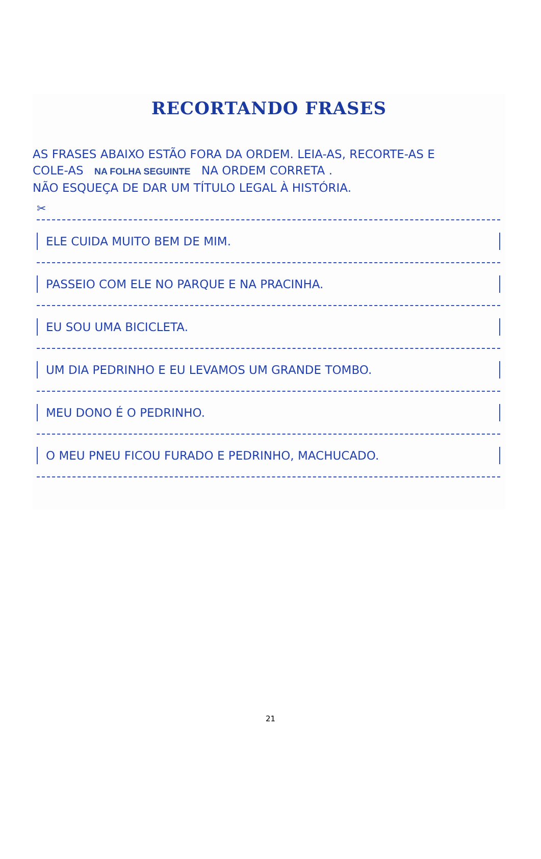RECORTANDO FRASES
AS FRASES ABAIXO ESTÃO FORA DA ORDEM. LEIA-AS, RECORTE-AS E
COLE-AS NA FOLHA SEGUINTE NA ORDEM CORRETA .
NÃO ESQUEÇA DE DAR UM TÍTULO LEGAL À HISTÓRIA.
✂
ELE CUIDA MUITO BEM DE MIM.
PASSEIO COM ELE NO PARQUE E NA PRACINHA.
EU SOU UMA BICICLETA.
UM DIA PEDRINHO E EU LEVAMOS UM GRANDE TOMBO.
MEU DONO É O PEDRINHO.
O MEU PNEU FICOU FURADO E PEDRINHO, MACHUCADO.
21